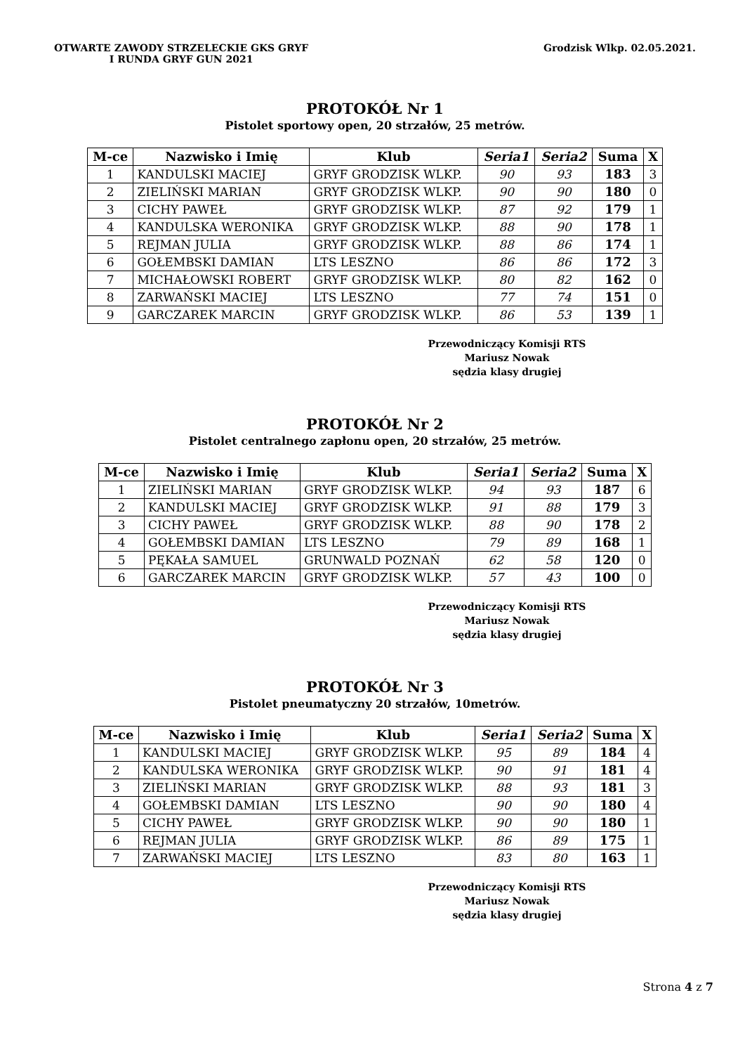OTWARTE ZAWODY STRZELECKIE GKS GRYF
I RUNDA GRYF GUN 2021
Grodzisk Wlkp. 02.05.2021.
PROTOKÓŁ Nr 1
Pistolet sportowy open, 20 strzałów, 25 metrów.
| M-ce | Nazwisko i Imię | Klub | Seria1 | Seria2 | Suma | X |
| --- | --- | --- | --- | --- | --- | --- |
| 1 | KANDULSKI MACIEJ | GRYF GRODZISK WLKP. | 90 | 93 | 183 | 3 |
| 2 | ZIELIŃSKI MARIAN | GRYF GRODZISK WLKP. | 90 | 90 | 180 | 0 |
| 3 | CICHY PAWEŁ | GRYF GRODZISK WLKP. | 87 | 92 | 179 | 1 |
| 4 | KANDULSKA WERONIKA | GRYF GRODZISK WLKP. | 88 | 90 | 178 | 1 |
| 5 | REJMAN JULIA | GRYF GRODZISK WLKP. | 88 | 86 | 174 | 1 |
| 6 | GOŁEMBSKI DAMIAN | LTS LESZNO | 86 | 86 | 172 | 3 |
| 7 | MICHAŁOWSKI ROBERT | GRYF GRODZISK WLKP. | 80 | 82 | 162 | 0 |
| 8 | ZARWAŃSKI MACIEJ | LTS LESZNO | 77 | 74 | 151 | 0 |
| 9 | GARCZAREK MARCIN | GRYF GRODZISK WLKP. | 86 | 53 | 139 | 1 |
Przewodniczący Komisji RTS
Mariusz Nowak
sędzia klasy drugiej
PROTOKÓŁ Nr 2
Pistolet centralnego zapłonu open, 20 strzałów, 25 metrów.
| M-ce | Nazwisko i Imię | Klub | Seria1 | Seria2 | Suma | X |
| --- | --- | --- | --- | --- | --- | --- |
| 1 | ZIELIŃSKI MARIAN | GRYF GRODZISK WLKP. | 94 | 93 | 187 | 6 |
| 2 | KANDULSKI MACIEJ | GRYF GRODZISK WLKP. | 91 | 88 | 179 | 3 |
| 3 | CICHY PAWEŁ | GRYF GRODZISK WLKP. | 88 | 90 | 178 | 2 |
| 4 | GOŁEMBSKI DAMIAN | LTS LESZNO | 79 | 89 | 168 | 1 |
| 5 | PĘKAŁA SAMUEL | GRUNWALD POZNAŃ | 62 | 58 | 120 | 0 |
| 6 | GARCZAREK MARCIN | GRYF GRODZISK WLKP. | 57 | 43 | 100 | 0 |
Przewodniczący Komisji RTS
Mariusz Nowak
sędzia klasy drugiej
PROTOKÓŁ Nr 3
Pistolet pneumatyczny 20 strzałów, 10metrów.
| M-ce | Nazwisko i Imię | Klub | Seria1 | Seria2 | Suma | X |
| --- | --- | --- | --- | --- | --- | --- |
| 1 | KANDULSKI MACIEJ | GRYF GRODZISK WLKP. | 95 | 89 | 184 | 4 |
| 2 | KANDULSKA WERONIKA | GRYF GRODZISK WLKP. | 90 | 91 | 181 | 4 |
| 3 | ZIELIŃSKI MARIAN | GRYF GRODZISK WLKP. | 88 | 93 | 181 | 3 |
| 4 | GOŁEMBSKI DAMIAN | LTS LESZNO | 90 | 90 | 180 | 4 |
| 5 | CICHY PAWEŁ | GRYF GRODZISK WLKP. | 90 | 90 | 180 | 1 |
| 6 | REJMAN JULIA | GRYF GRODZISK WLKP. | 86 | 89 | 175 | 1 |
| 7 | ZARWAŃSKI MACIEJ | LTS LESZNO | 83 | 80 | 163 | 1 |
Przewodniczący Komisji RTS
Mariusz Nowak
sędzia klasy drugiej
Strona 4 z 7